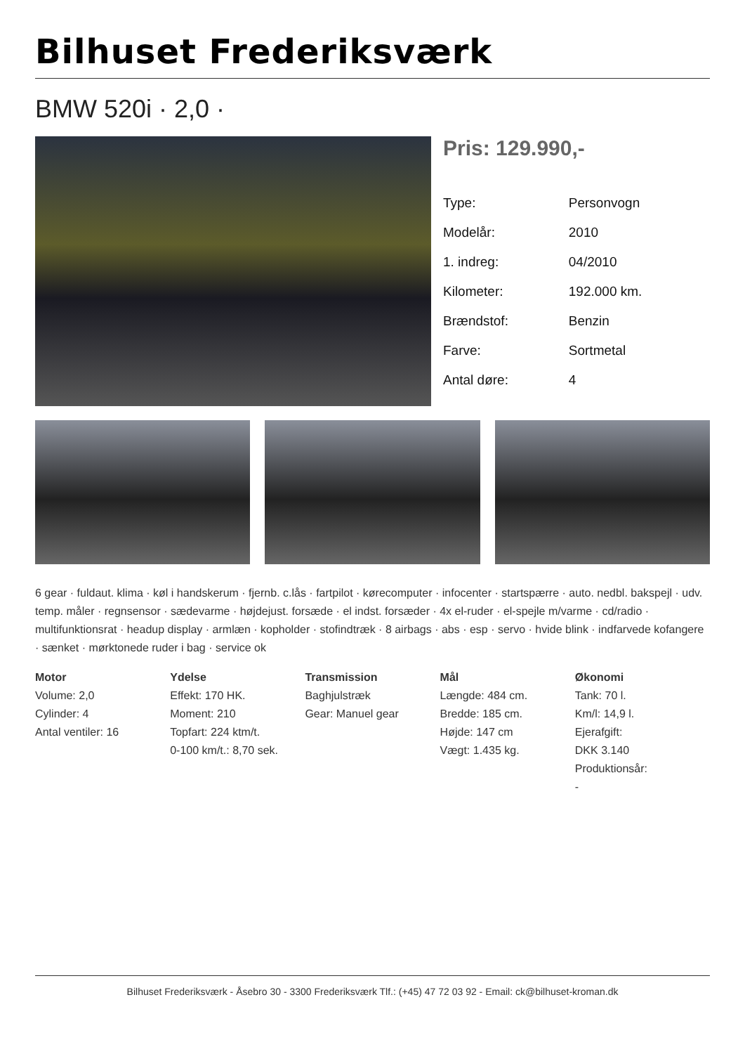Bilhuset Frederiksværk
BMW 520i · 2,0 ·
Pris: 129.990,-
| Type: | Personvogn |
| Modelår: | 2010 |
| 1. indreg: | 04/2010 |
| Kilometer: | 192.000 km. |
| Brændstof: | Benzin |
| Farve: | Sortmetal |
| Antal døre: | 4 |
6 gear · fuldaut. klima · køl i handskerum · fjernb. c.lås · fartpilot · kørecomputer · infocenter · startspærre · auto. nedbl. bakspejl · udv. temp. måler · regnsensor · sædevarme · højdejust. forsæde · el indst. forsæder · 4x el-ruder · el-spejle m/varme · cd/radio · multifunktionsrat · headup display · armlæn · kopholder · stofindtræk · 8 airbags · abs · esp · servo · hvide blink · indfarvede kofangere · sænket · mørktonede ruder i bag · service ok
Motor
Volume: 2,0
Cylinder: 4
Antal ventiler: 16
Ydelse
Effekt: 170 HK.
Moment: 210
Topfart: 224 ktm/t.
0-100 km/t.: 8,70 sek.
Transmission
Baghjulstræk
Gear: Manuel gear
Mål
Længde: 484 cm.
Bredde: 185 cm.
Højde: 147 cm
Vægt: 1.435 kg.
Økonomi
Tank: 70 l.
Km/l: 14,9 l.
Ejerafgift:
DKK 3.140
Produktionsår:
-
Bilhuset Frederiksværk - Åsebro 30 - 3300 Frederiksværk Tlf.: (+45) 47 72 03 92 - Email: ck@bilhuset-kroman.dk